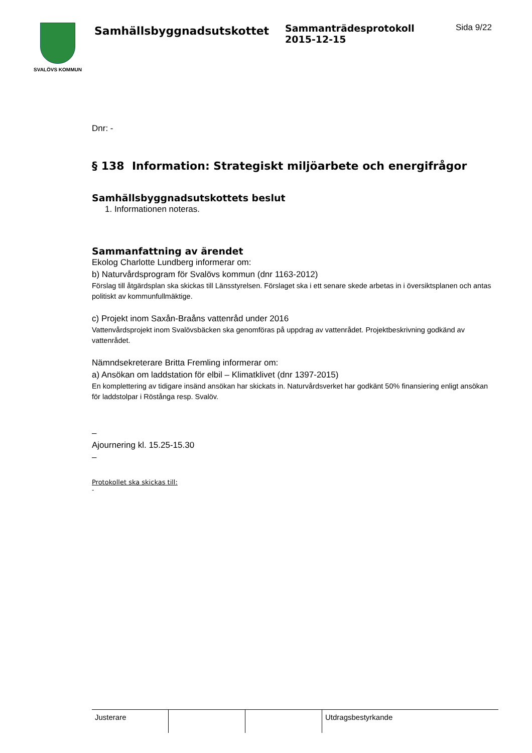SVALÖVS KOMMUN
Samhällsbyggnadsutskottet
Sammanträdesprotokoll
2015-12-15
Sida 9/22
Dnr: -
§ 138 Information: Strategiskt miljöarbete och energifrågor
Samhällsbyggnadsutskottets beslut
1. Informationen noteras.
Sammanfattning av ärendet
Ekolog Charlotte Lundberg informerar om:
b) Naturvårdsprogram för Svalövs kommun (dnr 1163-2012)
Förslag till åtgärdsplan ska skickas till Länsstyrelsen. Förslaget ska i ett senare skede arbetas in i översiktsplanen och antas politiskt av kommunfullmäktige.
c) Projekt inom Saxån-Braåns vattenråd under 2016
Vattenvårdsprojekt inom Svalövsbäcken ska genomföras på uppdrag av vattenrådet. Projektbeskrivning godkänd av vattenrådet.
Nämndsekreterare Britta Fremling informerar om:
a) Ansökan om laddstation för elbil – Klimatklivet (dnr 1397-2015)
En komplettering av tidigare insänd ansökan har skickats in. Naturvårdsverket har godkänt 50% finansiering enligt ansökan för laddstolpar i Röstånga resp. Svalöv.
–
Ajournering kl. 15.25-15.30
–
Protokollet ska skickas till:
-
| Justerare | | | Utdragsbestyrkande |